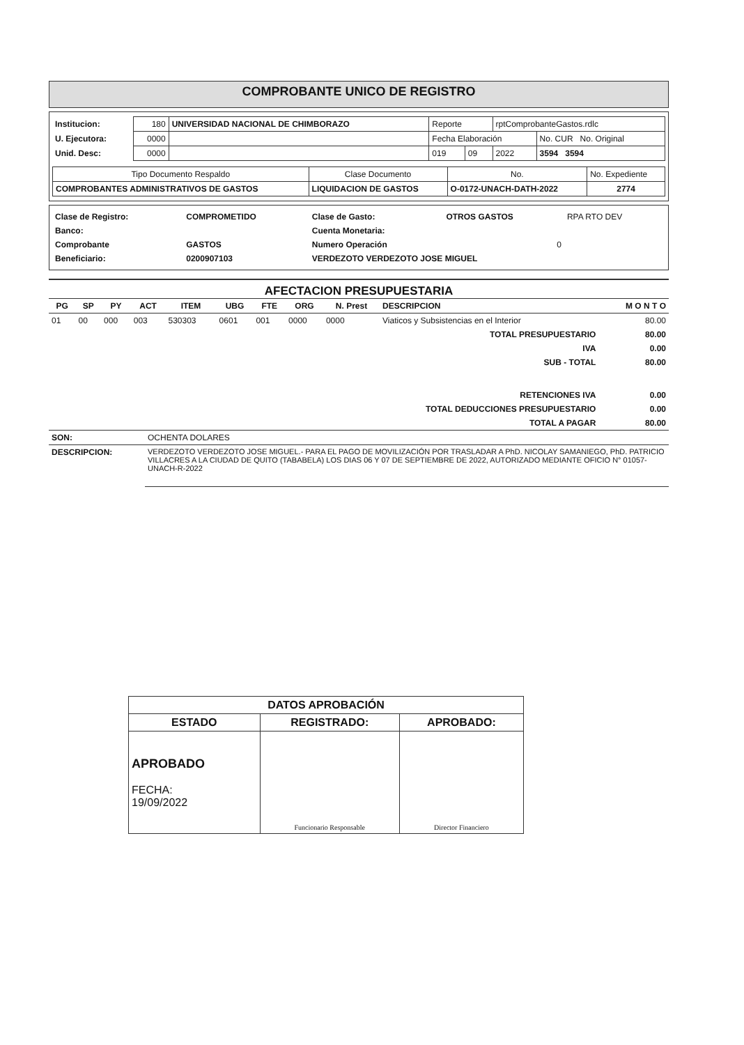COMPROBANTE UNICO DE REGISTRO
| Institucion: | 180 | UNIVERSIDAD NACIONAL DE CHIMBORAZO | Reporte | | rptComprobanteGastos.rdlc | |
| U. Ejecutora: | 0000 | | Fecha Elaboración | | | No. CUR No. Original |
| Unid. Desc: | 0000 | | 019 | 09 | 2022 | 3594 3594 |
| Tipo Documento Respaldo | Clase Documento | No. | No. Expediente |
| COMPROBANTES ADMINISTRATIVOS DE GASTOS | LIQUIDACION DE GASTOS | O-0172-UNACH-DATH-2022 | 2774 |
| Clase de Registro: | COMPROMETIDO | Clase de Gasto: | OTROS GASTOS | RPA RTO DEV |
| Banco: | | Cuenta Monetaria: | | |
| Comprobante | GASTOS | Numero Operación | 0 | |
| Beneficiario: | 0200907103 | VERDEZOTO VERDEZOTO JOSE MIGUEL | | |
AFECTACION PRESUPUESTARIA
| PG | SP | PY | ACT | ITEM | UBG | FTE | ORG | N. Prest | DESCRIPCION | M O N T O |
| --- | --- | --- | --- | --- | --- | --- | --- | --- | --- | --- |
| 01 | 00 | 000 | 003 | 530303 | 0601 | 001 | 0000 | 0000 | Viaticos y Subsistencias en el Interior | 80.00 |
| TOTAL PRESUPUESTARIO | | | | | | | | | | 80.00 |
| IVA | | | | | | | | | | 0.00 |
| SUB - TOTAL | | | | | | | | | | 80.00 |
| RETENCIONES IVA | | | | | | | | | | 0.00 |
| TOTAL DEDUCCIONES PRESUPUESTARIO | | | | | | | | | | 0.00 |
| TOTAL A PAGAR | | | | | | | | | | 80.00 |
| SON: | OCHENTA DOLARES |
| DESCRIPCION: | VERDEZOTO VERDEZOTO JOSE MIGUEL.- PARA EL PAGO DE MOVILIZACIÓN POR TRASLADAR A PhD. NICOLAY SAMANIEGO, PhD. PATRICIO VILLACRES A LA CIUDAD DE QUITO (TABABELA) LOS DIAS 06 Y 07 DE SEPTIEMBRE DE 2022, AUTORIZADO MEDIANTE OFICIO N° 01057-UNACH-R-2022 |
| DATOS APROBACIÓN | | |
| --- | --- | --- |
| ESTADO | REGISTRADO: | APROBADO: |
| APROBADO FECHA: 19/09/2022 | Funcionario Responsable | Director Financiero |